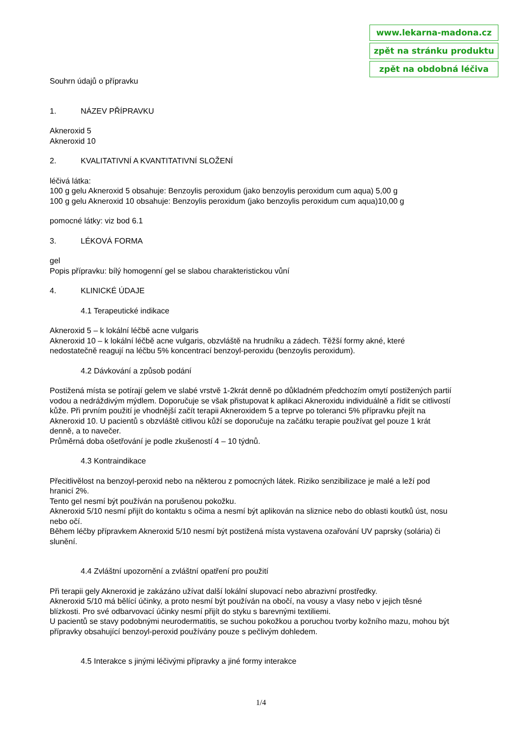www.lekarna-madona.cz
zpět na stránku produktu
zpět na obdobná léčiva
Souhrn údajů o přípravku
1. NÁZEV PŘÍPRAVKU
Akneroxid 5
Akneroxid 10
2. KVALITATIVNÍ A KVANTITATIVNÍ SLOŽENÍ
léčivá látka:
100 g gelu Akneroxid 5 obsahuje: Benzoylis peroxidum (jako benzoylis peroxidum cum aqua) 5,00 g
100 g gelu Akneroxid 10 obsahuje: Benzoylis peroxidum (jako benzoylis peroxidum cum aqua)10,00 g
pomocné látky: viz bod 6.1
3. LÉKOVÁ FORMA
gel
Popis přípravku: bílý homogenní gel se slabou charakteristickou vůní
4. KLINICKÉ ÚDAJE
4.1 Terapeutické indikace
Akneroxid 5 – k lokální léčbě acne vulgaris
Akneroxid 10 – k lokální léčbě acne vulgaris, obzvláště na hrudníku a zádech. Těžší formy akné, které nedostatečně reagují na léčbu 5% koncentrací benzoyl-peroxidu (benzoylis peroxidum).
4.2 Dávkování a způsob podání
Postižená místa se potírají gelem ve slabé vrstvě 1-2krát denně po důkladném předchozím omytí postižených partií vodou a nedráždivým mýdlem. Doporučuje se však přistupovat k aplikaci Akneroxidu individuálně a řídit se citlivostí kůže. Při prvním použití je vhodnější začít terapii Akneroxidem 5 a teprve po toleranci 5% přípravku přejít na Akneroxid 10. U pacientů s obzvláště citlivou kůží se doporučuje na začátku terapie používat gel pouze 1 krát denně, a to navečer.
Průměrná doba ošetřování je podle zkušeností 4 – 10 týdnů.
4.3 Kontraindikace
Přecitlivělost na benzoyl-peroxid nebo na některou z pomocných látek. Riziko senzibilizace je malé a leží pod hranicí 2%.
Tento gel nesmí být používán na porušenou pokožku.
Akneroxid 5/10 nesmí přijít do kontaktu s očima a nesmí být aplikován na sliznice nebo do oblasti koutků úst, nosu nebo očí.
Během léčby přípravkem Akneroxid 5/10 nesmí být postižená místa vystavena ozařování UV paprsky (solária) či slunění.
4.4 Zvláštní upozornění a zvláštní opatření pro použití
Při terapii gely Akneroxid je zakázáno užívat další lokální slupovací nebo abrazivní prostředky.
Akneroxid 5/10 má bělící účinky, a proto nesmí být používán na obočí, na vousy a vlasy nebo v jejich těsné blízkosti. Pro své odbarvovací účinky nesmí přijít do styku s barevnými textiliemi.
U pacientů se stavy podobnými neurodermatitis, se suchou pokožkou a poruchou tvorby kožního mazu, mohou být přípravky obsahující benzoyl-peroxid používány pouze s pečlivým dohledem.
4.5 Interakce s jinými léčivými přípravky a jiné formy interakce
1/4